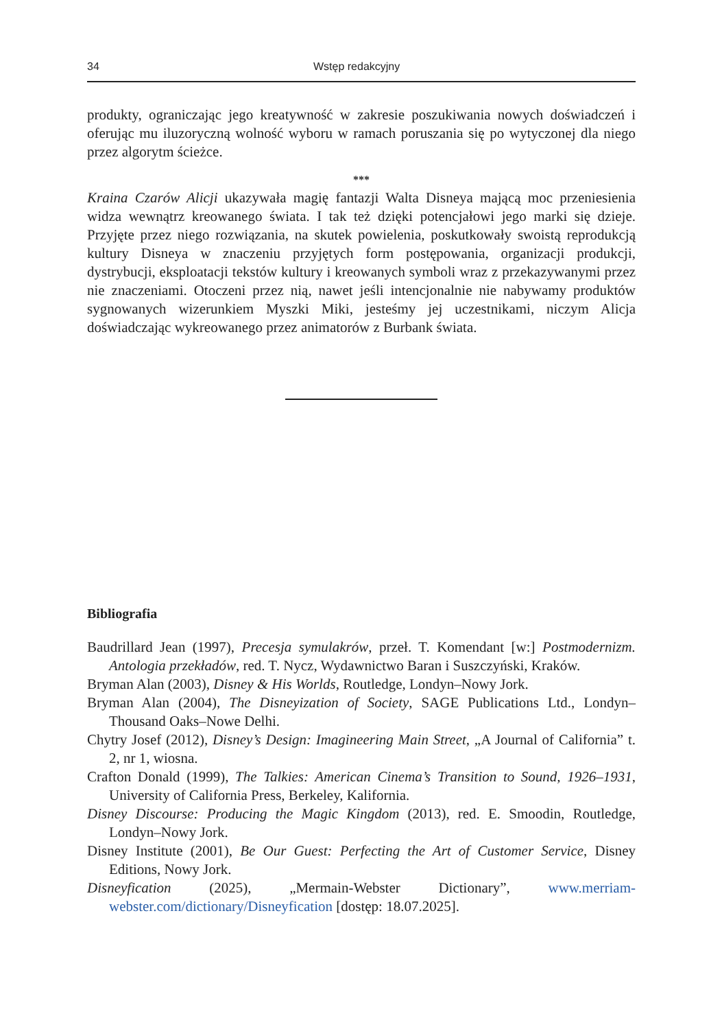34 Wstęp redakcyjny
produkty, ograniczając jego kreatywność w zakresie poszukiwania nowych doświadczeń i oferując mu iluzoryczną wolność wyboru w ramach poruszania się po wytyczonej dla niego przez algorytm ścieżce.
***
Kraina Czarów Alicji ukazywała magię fantazji Walta Disneya mającą moc przeniesienia widza wewnątrz kreowanego świata. I tak też dzięki potencjałowi jego marki się dzieje. Przyjęte przez niego rozwiązania, na skutek powielenia, poskutkowały swoistą reprodukcją kultury Disneya w znaczeniu przyjętych form postępowania, organizacji produkcji, dystrybucji, eksploatacji tekstów kultury i kreowanych symboli wraz z przekazywanymi przez nie znaczeniami. Otoczeni przez nią, nawet jeśli intencjonalnie nie nabywamy produktów sygnowanych wizerunkiem Myszki Miki, jesteśmy jej uczestnikami, niczym Alicja doświadczając wykreowanego przez animatorów z Burbank świata.
Bibliografia
Baudrillard Jean (1997), Precesja symulakrów, przeł. T. Komendant [w:] Postmodernizm. Antologia przekładów, red. T. Nycz, Wydawnictwo Baran i Suszczyński, Kraków.
Bryman Alan (2003), Disney & His Worlds, Routledge, Londyn–Nowy Jork.
Bryman Alan (2004), The Disneyization of Society, SAGE Publications Ltd., Londyn–Thousand Oaks–Nowe Delhi.
Chytry Josef (2012), Disney’s Design: Imagineering Main Street, „A Journal of California” t. 2, nr 1, wiosna.
Crafton Donald (1999), The Talkies: American Cinema’s Transition to Sound, 1926–1931, University of California Press, Berkeley, Kalifornia.
Disney Discourse: Producing the Magic Kingdom (2013), red. E. Smoodin, Routledge, Londyn–Nowy Jork.
Disney Institute (2001), Be Our Guest: Perfecting the Art of Customer Service, Disney Editions, Nowy Jork.
Disneyfication (2025), „Mermain-Webster Dictionary”, www.merriam-webster.com/dictionary/Disneyfication [dostęp: 18.07.2025].